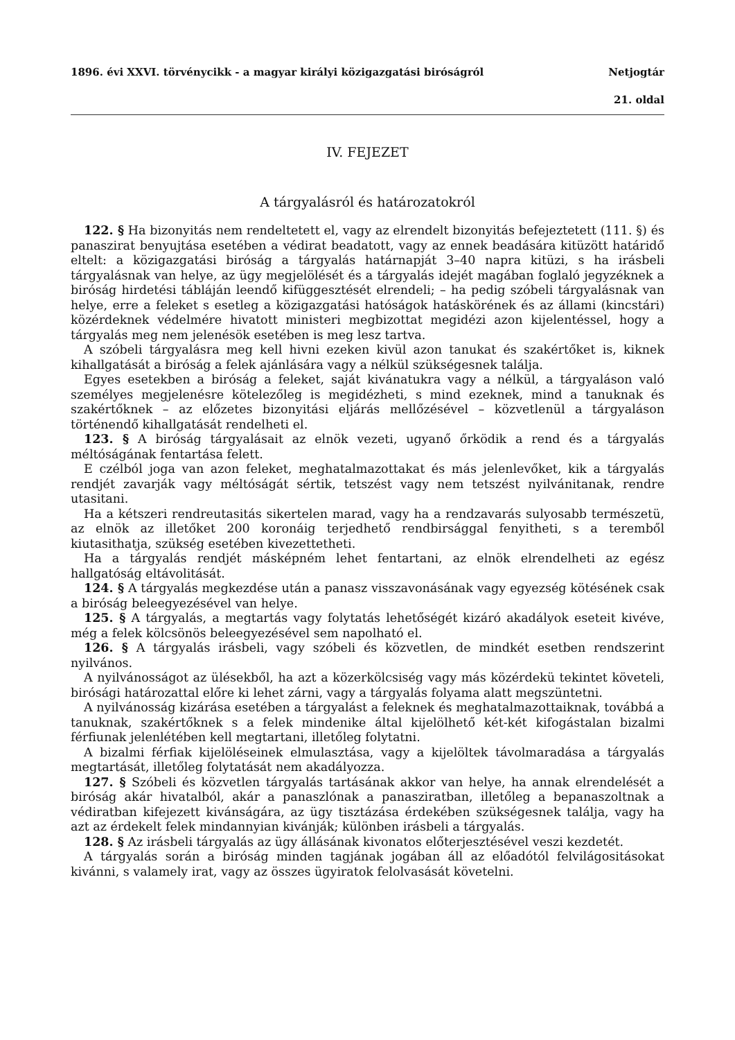1896. évi XXVI. törvénycikk - a magyar királyi közigazgatási biróságról Netjogtár
21. oldal
IV. FEJEZET
A tárgyalásról és határozatokról
122. § Ha bizonyitás nem rendeltetett el, vagy az elrendelt bizonyitás befejeztetett (111. §) és panaszirat benyujtása esetében a védirat beadatott, vagy az ennek beadására kitüzött határidő eltelt: a közigazgatási biróság a tárgyalás határnapját 3–40 napra kitüzi, s ha irásbeli tárgyalásnak van helye, az ügy megjelölését és a tárgyalás idejét magában foglaló jegyzéknek a biróság hirdetési tábláján leendő kifüggesztését elrendeli; – ha pedig szóbeli tárgyalásnak van helye, erre a feleket s esetleg a közigazgatási hatóságok hatáskörének és az állami (kincstári) közérdeknek védelmére hivatott ministeri megbizottat megidézi azon kijelentéssel, hogy a tárgyalás meg nem jelenésök esetében is meg lesz tartva.
A szóbeli tárgyalásra meg kell hivni ezeken kivül azon tanukat és szakértőket is, kiknek kihallgatását a biróság a felek ajánlására vagy a nélkül szükségesnek találja.
Egyes esetekben a biróság a feleket, saját kivánatukra vagy a nélkül, a tárgyaláson való személyes megjelenésre kötelezőleg is megidézheti, s mind ezeknek, mind a tanuknak és szakértőknek – az előzetes bizonyitási eljárás mellőzésével – közvetlenül a tárgyaláson történendő kihallgatását rendelheti el.
123. § A biróság tárgyalásait az elnök vezeti, ugyanő őrködik a rend és a tárgyalás méltóságának fentartása felett.
E czélból joga van azon feleket, meghatalmazottakat és más jelenlevőket, kik a tárgyalás rendjét zavarják vagy méltóságát sértik, tetszést vagy nem tetszést nyilvánitanak, rendre utasitani.
Ha a kétszeri rendreutasitás sikertelen marad, vagy ha a rendzavarás sulyosabb természetü, az elnök az illetőket 200 koronáig terjedhető rendbirsággal fenyitheti, s a teremből kiutasithatja, szükség esetében kivezettetheti.
Ha a tárgyalás rendjét másképném lehet fentartani, az elnök elrendelheti az egész hallgatóság eltávolitását.
124. § A tárgyalás megkezdése után a panasz visszavonásának vagy egyezség kötésének csak a biróság beleegyezésével van helye.
125. § A tárgyalás, a megtartás vagy folytatás lehetőségét kizáró akadályok eseteit kivéve, még a felek kölcsönös beleegyezésével sem napolható el.
126. § A tárgyalás irásbeli, vagy szóbeli és közvetlen, de mindkét esetben rendszerint nyilvános.
A nyilvánosságot az ülésekből, ha azt a közerkölcsiség vagy más közérdekü tekintet követeli, birósági határozattal előre ki lehet zárni, vagy a tárgyalás folyama alatt megszüntetni.
A nyilvánosság kizárása esetében a tárgyalást a feleknek és meghatalmazottaiknak, továbbá a tanuknak, szakértőknek s a felek mindenike által kijelölhető két-két kifogástalan bizalmi férfiunak jelenlétében kell megtartani, illetőleg folytatni.
A bizalmi férfiak kijelöléseinek elmulasztása, vagy a kijelöltek távolmaradása a tárgyalás megtartását, illetőleg folytatását nem akadályozza.
127. § Szóbeli és közvetlen tárgyalás tartásának akkor van helye, ha annak elrendelését a biróság akár hivatalból, akár a panaszlónak a panasziratban, illetőleg a bepanaszoltnak a védiratban kifejezett kivánságára, az ügy tisztázása érdekében szükségesnek találja, vagy ha azt az érdekelt felek mindannyian kivánják; különben irásbeli a tárgyalás.
128. § Az irásbeli tárgyalás az ügy állásának kivonatos előterjesztésével veszi kezdetét.
A tárgyalás során a biróság minden tagjának jogában áll az előadótól felvilágositásokat kivánni, s valamely irat, vagy az összes ügyiratok felolvasását követelni.